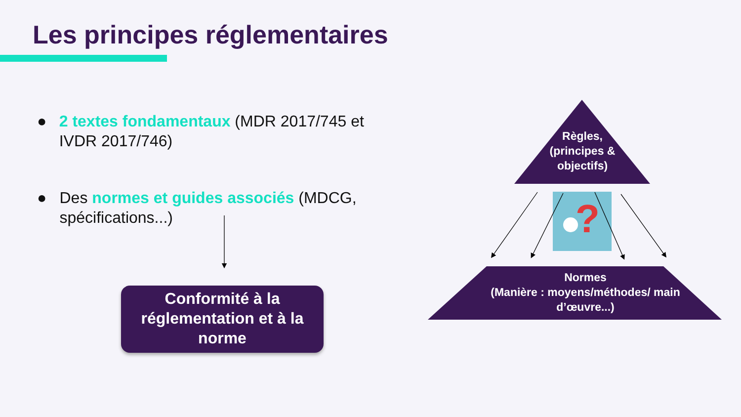?
Les principes réglementaires
● 2 textes fondamentaux (MDR 2017/745 et IVDR 2017/746)
● Des normes et guides associés (MDCG, spécifications...)
Conformité à la réglementation et à la norme
Règles, (principes & objectifs)
Normes
(Manière : moyens/méthodes/ main d’œuvre...)